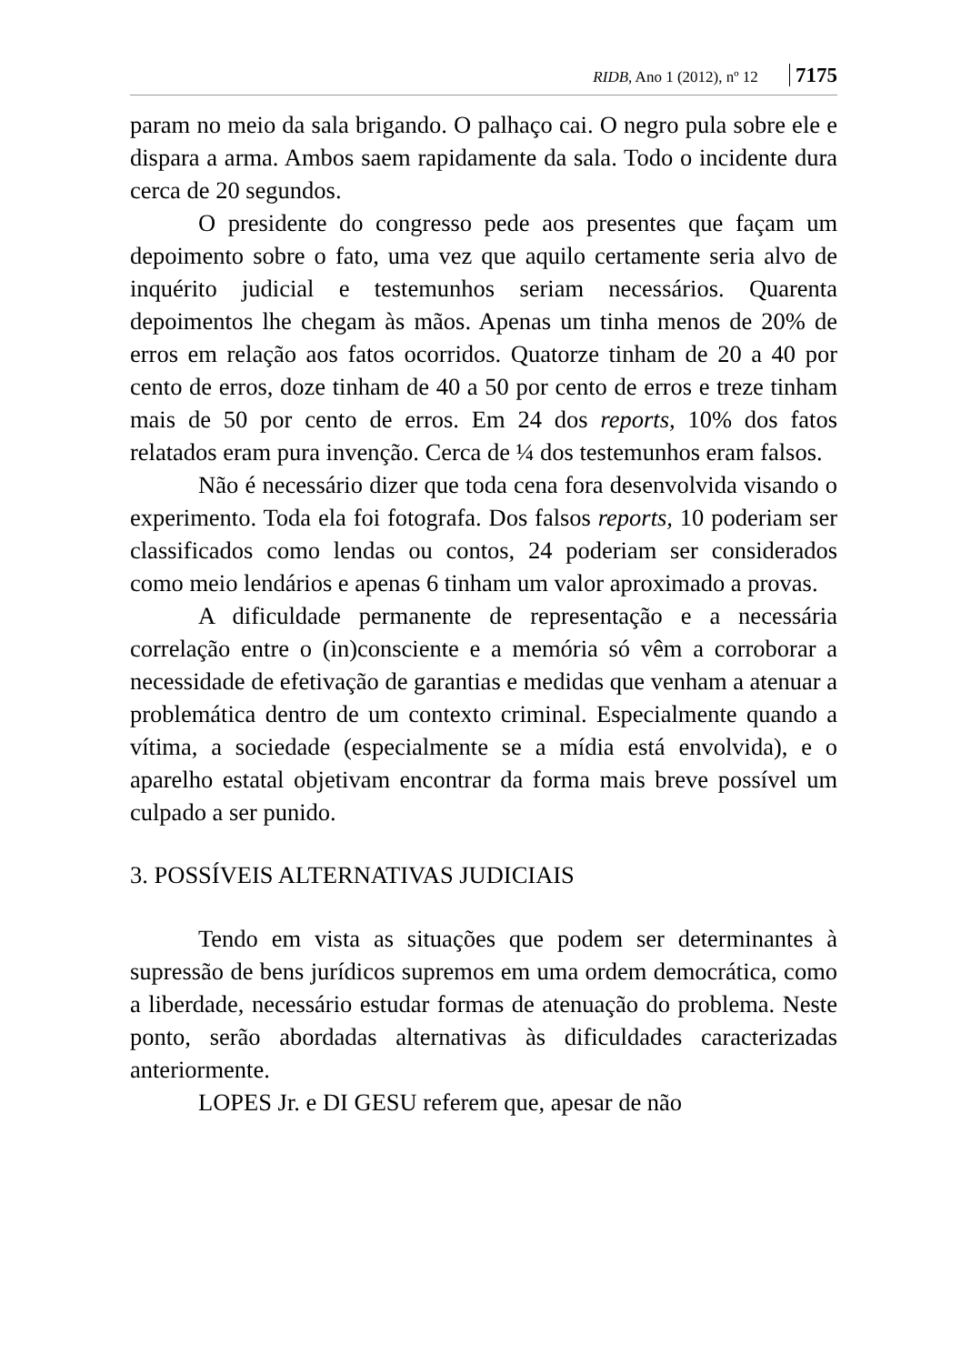RIDB, Ano 1 (2012), nº 12 7175
param no meio da sala brigando. O palhaço cai. O negro pula sobre ele e dispara a arma. Ambos saem rapidamente da sala. Todo o incidente dura cerca de 20 segundos.
O presidente do congresso pede aos presentes que façam um depoimento sobre o fato, uma vez que aquilo certamente seria alvo de inquérito judicial e testemunhos seriam necessários. Quarenta depoimentos lhe chegam às mãos. Apenas um tinha menos de 20% de erros em relação aos fatos ocorridos. Quatorze tinham de 20 a 40 por cento de erros, doze tinham de 40 a 50 por cento de erros e treze tinham mais de 50 por cento de erros. Em 24 dos reports, 10% dos fatos relatados eram pura invenção. Cerca de ¼ dos testemunhos eram falsos.
Não é necessário dizer que toda cena fora desenvolvida visando o experimento. Toda ela foi fotografa. Dos falsos reports, 10 poderiam ser classificados como lendas ou contos, 24 poderiam ser considerados como meio lendários e apenas 6 tinham um valor aproximado a provas.
A dificuldade permanente de representação e a necessária correlação entre o (in)consciente e a memória só vêm a corroborar a necessidade de efetivação de garantias e medidas que venham a atenuar a problemática dentro de um contexto criminal. Especialmente quando a vítima, a sociedade (especialmente se a mídia está envolvida), e o aparelho estatal objetivam encontrar da forma mais breve possível um culpado a ser punido.
3. POSSÍVEIS ALTERNATIVAS JUDICIAIS
Tendo em vista as situações que podem ser determinantes à supressão de bens jurídicos supremos em uma ordem democrática, como a liberdade, necessário estudar formas de atenuação do problema. Neste ponto, serão abordadas alternativas às dificuldades caracterizadas anteriormente.
LOPES Jr. e DI GESU referem que, apesar de não